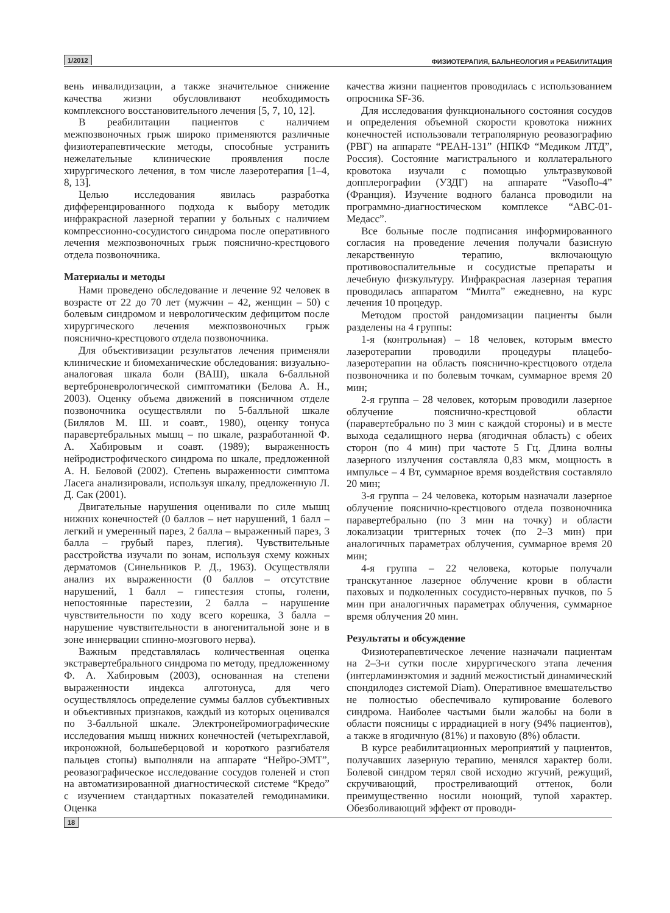1/2012 ФИЗИОТЕРАПИЯ, БАЛЬНЕОЛОГИЯ и РЕАБИЛИТАЦИЯ
вень инвалидизации, а также значительное снижение качества жизни обусловливают необходимость комплексного восстановительного лечения [5, 7, 10, 12].
В реабилитации пациентов с наличием межпозвоночных грыж широко применяются различные физиотерапевтические методы, способные устранить нежелательные клинические проявления после хирургического лечения, в том числе лазеротерапия [1–4, 8, 13].
Целью исследования явилась разработка дифференцированного подхода к выбору методик инфракрасной лазерной терапии у больных с наличием компрессионно-сосудистого синдрома после оперативного лечения межпозвоночных грыж пояснично-крестцового отдела позвоночника.
Материалы и методы
Нами проведено обследование и лечение 92 человек в возрасте от 22 до 70 лет (мужчин – 42, женщин – 50) с болевым синдромом и неврологическим дефицитом после хирургического лечения межпозвоночных грыж пояснично-крестцового отдела позвоночника.
Для объективизации результатов лечения применяли клинические и биомеханические обследования: визуально-аналоговая шкала боли (ВАШ), шкала 6-балльной вертеброневрологической симптоматики (Белова А. Н., 2003). Оценку объема движений в поясничном отделе позвоночника осуществляли по 5-балльной шкале (Билялов М. Ш. и соавт., 1980), оценку тонуса паравертебральных мышц – по шкале, разработанной Ф. А. Хабировым и соавт. (1989); выраженность нейродистрофического синдрома по шкале, предложенной А. Н. Беловой (2002). Степень выраженности симптома Ласега анализировали, используя шкалу, предложенную Л. Д. Сак (2001).
Двигательные нарушения оценивали по силе мышц нижних конечностей (0 баллов – нет нарушений, 1 балл – легкий и умеренный парез, 2 балла – выраженный парез, 3 балла – грубый парез, плегия). Чувствительные расстройства изучали по зонам, используя схему кожных дерматомов (Синельников Р. Д., 1963). Осуществляли анализ их выраженности (0 баллов – отсутствие нарушений, 1 балл – гипестезия стопы, голени, непостоянные парестезии, 2 балла – нарушение чувствительности по ходу всего корешка, 3 балла – нарушение чувствительности в аногенитальной зоне и в зоне иннервации спинно-мозгового нерва).
Важным представлялась количественная оценка экстравертебрального синдрома по методу, предложенному Ф. А. Хабировым (2003), основанная на степени выраженности индекса алготонуса, для чего осуществлялось определение суммы баллов субъективных и объективных признаков, каждый из которых оценивался по 3-балльной шкале. Электронейромиографические исследования мышц нижних конечностей (четырехглавой, икроножной, большеберцовой и короткого разгибателя пальцев стопы) выполняли на аппарате “Нейро-ЭМТ”, реовазографическое исследование сосудов голеней и стоп на автоматизированной диагностической системе “Кредо” с изучением стандартных показателей гемодинамики. Оценка
качества жизни пациентов проводилась с использованием опросника SF-36.
Для исследования функционального состояния сосудов и определения объемной скорости кровотока нижних конечностей использовали тетраполярную реовазографию (РВГ) на аппарате “РЕАН-131” (НПКФ “Медиком ЛТД”, Россия). Состояние магистрального и коллатерального кровотока изучали с помощью ультразвуковой допплерографии (УЗДГ) на аппарате “Vasoflo-4” (Франция). Изучение водного баланса проводили на программно-диагностическом комплексе “АВС-01-Медасс”.
Все больные после подписания информированного согласия на проведение лечения получали базисную лекарственную терапию, включающую противовоспалительные и сосудистые препараты и лечебную физкультуру. Инфракрасная лазерная терапия проводилась аппаратом “Милта” ежедневно, на курс лечения 10 процедур.
Методом простой рандомизации пациенты были разделены на 4 группы:
1-я (контрольная) – 18 человек, которым вместо лазеротерапии проводили процедуры плацебо-лазеротерапии на область пояснично-крестцового отдела позвоночника и по болевым точкам, суммарное время 20 мин;
2-я группа – 28 человек, которым проводили лазерное облучение пояснично-крестцовой области (паравертебрально по 3 мин с каждой стороны) и в месте выхода седалищного нерва (ягодичная область) с обеих сторон (по 4 мин) при частоте 5 Гц. Длина волны лазерного излучения составляла 0,83 мкм, мощность в импульсе – 4 Вт, суммарное время воздействия составляло 20 мин;
3-я группа – 24 человека, которым назначали лазерное облучение пояснично-крестцового отдела позвоночника паравертебрально (по 3 мин на точку) и области локализации триггерных точек (по 2–3 мин) при аналогичных параметрах облучения, суммарное время 20 мин;
4-я группа – 22 человека, которые получали транскутанное лазерное облучение крови в области паховых и подколенных сосудисто-нервных пучков, по 5 мин при аналогичных параметрах облучения, суммарное время облучения 20 мин.
Результаты и обсуждение
Физиотерапевтическое лечение назначали пациентам на 2–3-и сутки после хирургического этапа лечения (интерламинэктомия и задний межостистый динамический спондилодез системой Diam). Оперативное вмешательство не полностью обеспечивало купирование болевого синдрома. Наиболее частыми были жалобы на боли в области поясницы с иррадиацией в ногу (94% пациентов), а также в ягодичную (81%) и паховую (8%) области.
В курсе реабилитационных мероприятий у пациентов, получавших лазерную терапию, менялся характер боли. Болевой синдром терял свой исходно жгучий, режущий, скручивающий, простреливающий оттенок, боли преимущественно носили ноющий, тупой характер. Обезболивающий эффект от проводи-
18